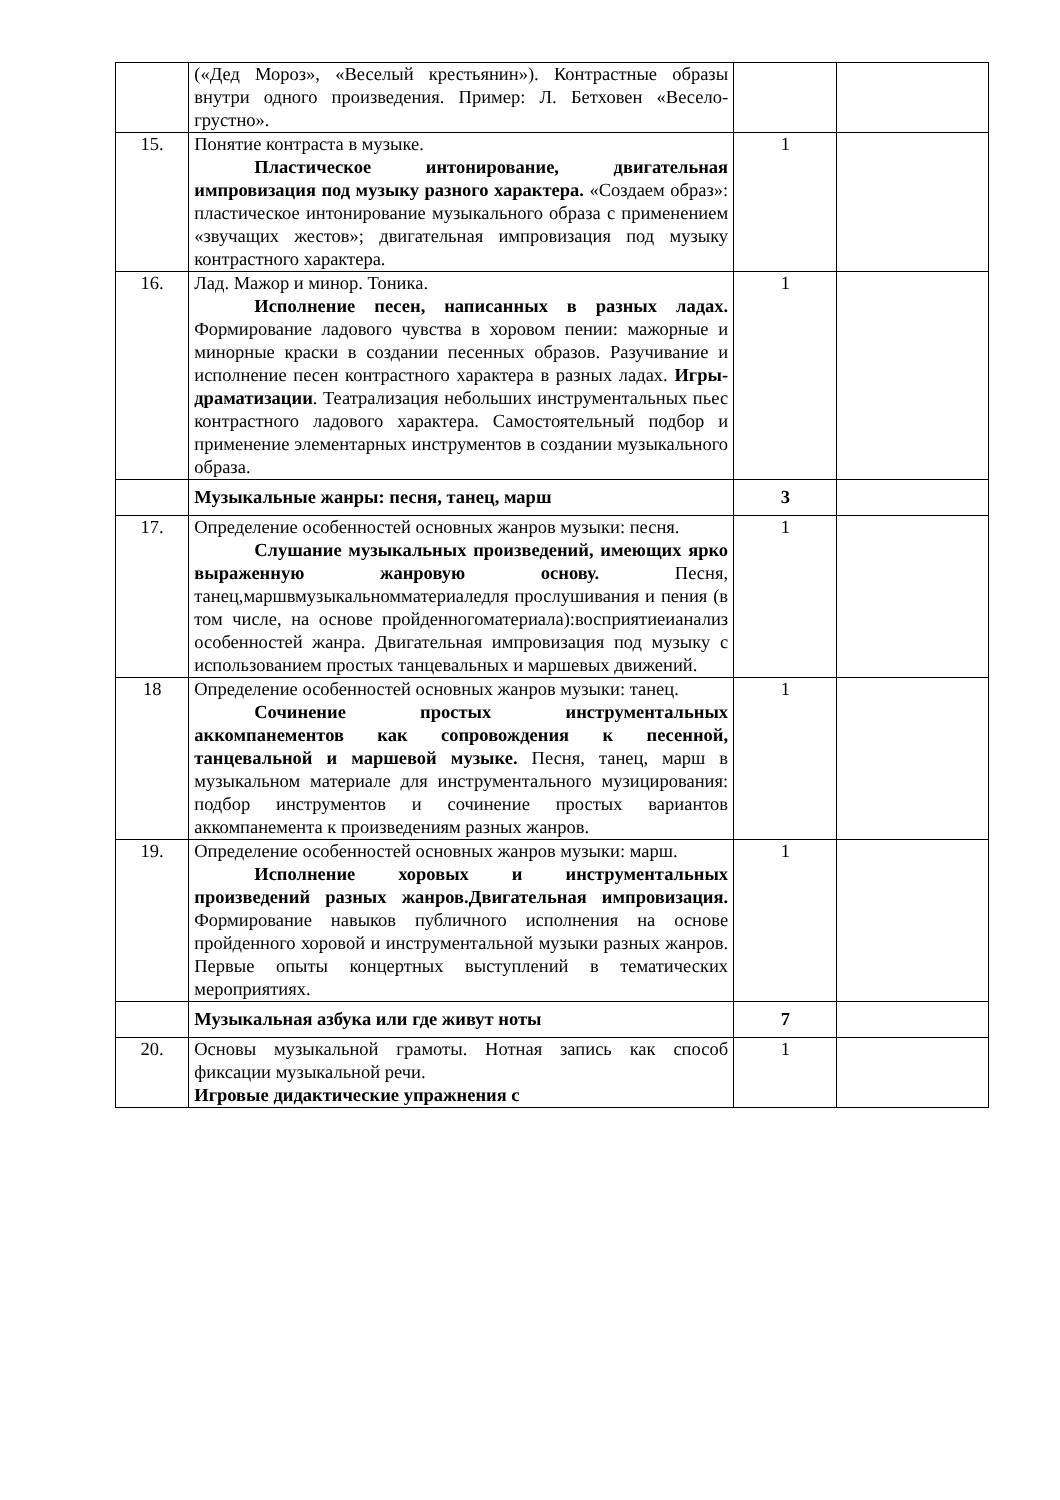| | («Дед Мороз», «Веселый крестьянин»). Контрастные образы внутри одного произведения. Пример: Л. Бетховен «Весело-грустно». | | |
| 15. | Понятие контраста в музыке. Пластическое интонирование, двигательная импровизация под музыку разного характера. «Создаем образ»: пластическое интонирование музыкального образа с применением «звучащих жестов»; двигательная импровизация под музыку контрастного характера. | 1 | |
| 16. | Лад. Мажор и минор. Тоника. Исполнение песен, написанных в разных ладах. Формирование ладового чувства в хоровом пении: мажорные и минорные краски в создании песенных образов. Разучивание и исполнение песен контрастного характера в разных ладах. Игры-драматизации . Театрализация небольших инструментальных пьес контрастного ладового характера. Самостоятельный подбор и применение элементарных инструментов в создании музыкального образа. | 1 | |
| | Музыкальные жанры: песня, танец, марш | 3 | |
| 17. | Определение особенностей основных жанров музыки: песня. Слушание музыкальных произведений, имеющих ярко выраженную жанровую основу. Песня, танец,маршвмузыкальномматериаледля прослушивания и пения (в том числе, на основе пройденногоматериала):восприятиеианализ особенностей жанра. Двигательная импровизация под музыку с использованием простых танцевальных и маршевых движений. | 1 | |
| 18 | Определение особенностей основных жанров музыки: танец. Сочинение простых инструментальных аккомпанементов как сопровождения к песенной, танцевальной и маршевой музыке. Песня, танец, марш в музыкальном материале для инструментального музицирования: подбор инструментов и сочинение простых вариантов аккомпанемента к произведениям разных жанров. | 1 | |
| 19. | Определение особенностей основных жанров музыки: марш. Исполнение хоровых и инструментальных произведений разных жанров.Двигательная импровизация. Формирование навыков публичного исполнения на основе пройденного хоровой и инструментальной музыки разных жанров. Первые опыты концертных выступлений в тематических мероприятиях. | 1 | |
| | Музыкальная азбука или где живут ноты | 7 | |
| 20. | Основы музыкальной грамоты. Нотная запись как способ фиксации музыкальной речи. Игровые дидактические упражнения с | 1 | |